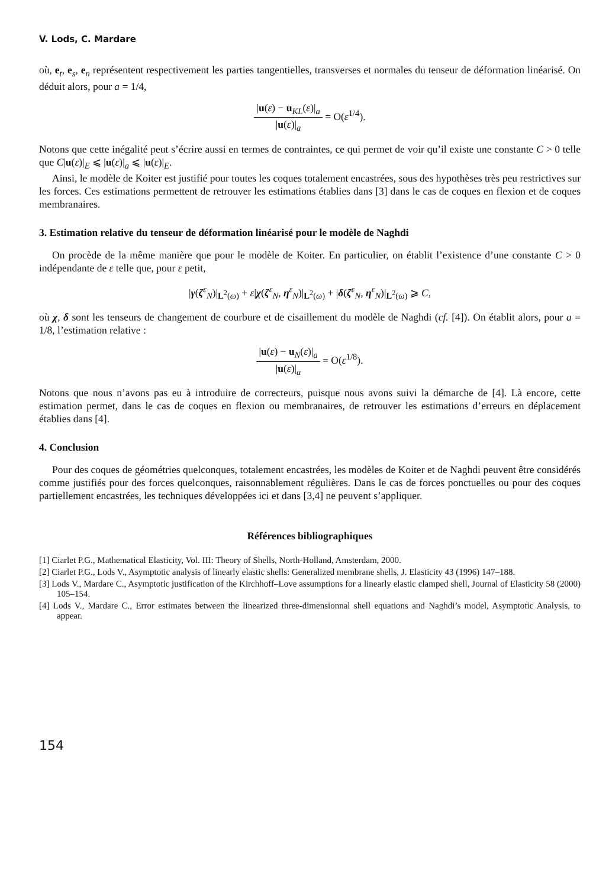V. Lods, C. Mardare
où, e<sub>t</sub>, e<sub>s</sub>, e<sub>n</sub> représentent respectivement les parties tangentielles, transverses et normales du tenseur de déformation linéarisé. On déduit alors, pour a = 1/4,
|u(ε) − u<sub>KL</sub>(ε)|<sub>a</sub> |u(ε)|<sub>a</sub> = O(ε<sup>1/4</sup>).
Notons que cette inégalité peut s’écrire aussi en termes de contraintes, ce qui permet de voir qu’il existe une constante C > 0 telle que C|u(ε)|<sub>E</sub> ⩽ |u(ε)|<sub>a</sub> ⩽ |u(ε)|<sub>E</sub>.
Ainsi, le modèle de Koiter est justifié pour toutes les coques totalement encastrées, sous des hypothèses très peu restrictives sur les forces. Ces estimations permettent de retrouver les estimations établies dans [3] dans le cas de coques en flexion et de coques membranaires.
3. Estimation relative du tenseur de déformation linéarisé pour le modèle de Naghdi
On procède de la même manière que pour le modèle de Koiter. En particulier, on établit l’existence d’une constante C > 0 indépendante de ε telle que, pour ε petit,
|γ(ζ<sup>ε</sup><sub>N</sub>)|<sub>L<sup>2</sup>(ω)</sub> + ε|χ(ζ<sup>ε</sup><sub>N</sub>, η<sup>ε</sup><sub>N</sub>)|<sub>L<sup>2</sup>(ω)</sub> + |δ(ζ<sup>ε</sup><sub>N</sub>, η<sup>ε</sup><sub>N</sub>)|<sub>L<sup>2</sup>(ω)</sub> ⩾ C,
où χ, δ sont les tenseurs de changement de courbure et de cisaillement du modèle de Naghdi (cf. [4]). On établit alors, pour a = 1/8, l’estimation relative :
|u(ε) − u<sub>N</sub>(ε)|<sub>a</sub> |u(ε)|<sub>a</sub> = O(ε<sup>1/8</sup>).
Notons que nous n’avons pas eu à introduire de correcteurs, puisque nous avons suivi la démarche de [4]. Là encore, cette estimation permet, dans le cas de coques en flexion ou membranaires, de retrouver les estimations d’erreurs en déplacement établies dans [4].
4. Conclusion
Pour des coques de géométries quelconques, totalement encastrées, les modèles de Koiter et de Naghdi peuvent être considérés comme justifiés pour des forces quelconques, raisonnablement régulières. Dans le cas de forces ponctuelles ou pour des coques partiellement encastrées, les techniques développées ici et dans [3,4] ne peuvent s’appliquer.
Références bibliographiques
[1] Ciarlet P.G., Mathematical Elasticity, Vol. III: Theory of Shells, North-Holland, Amsterdam, 2000.
[2] Ciarlet P.G., Lods V., Asymptotic analysis of linearly elastic shells: Generalized membrane shells, J. Elasticity 43 (1996) 147–188.
[3] Lods V., Mardare C., Asymptotic justification of the Kirchhoff–Love assumptions for a linearly elastic clamped shell, Journal of Elasticity 58 (2000) 105–154.
[4] Lods V., Mardare C., Error estimates between the linearized three-dimensionnal shell equations and Naghdi’s model, Asymptotic Analysis, to appear.
154